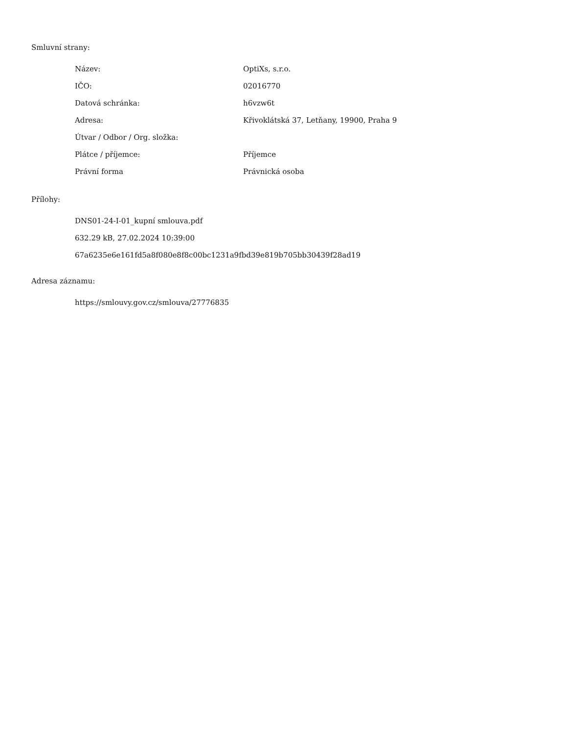Smluvní strany:
| Název: | OptiXs, s.r.o. |
| IČO: | 02016770 |
| Datová schránka: | h6vzw6t |
| Adresa: | Křivoklátská 37, Letňany, 19900, Praha 9 |
| Útvar / Odbor / Org. složka: | |
| Plátce / příjemce: | Příjemce |
| Právní forma | Právnická osoba |
Přílohy:
DNS01-24-I-01_kupní smlouva.pdf
632.29 kB, 27.02.2024 10:39:00
67a6235e6e161fd5a8f080e8f8c00bc1231a9fbd39e819b705bb30439f28ad19
Adresa záznamu:
https://smlouvy.gov.cz/smlouva/27776835